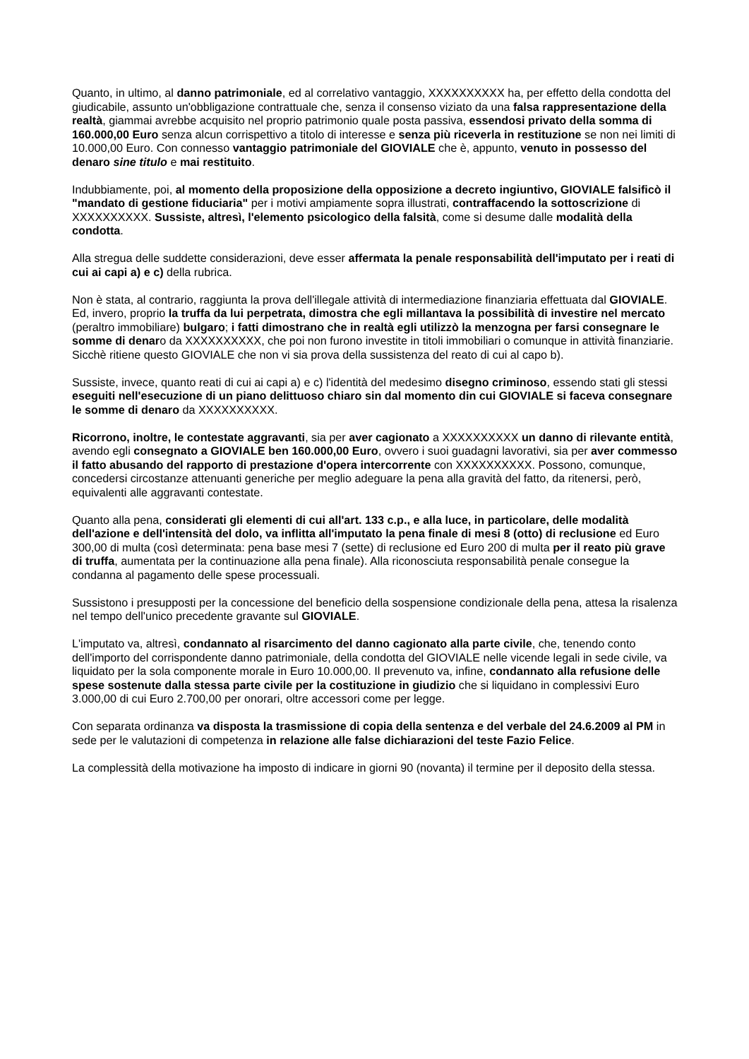Quanto, in ultimo, al danno patrimoniale, ed al correlativo vantaggio, XXXXXXXXXX ha, per effetto della condotta del giudicabile, assunto un'obbligazione contrattuale che, senza il consenso viziato da una falsa rappresentazione della realtà, giammai avrebbe acquisito nel proprio patrimonio quale posta passiva, essendosi privato della somma di 160.000,00 Euro senza alcun corrispettivo a titolo di interesse e senza più riceverla in restituzione se non nei limiti di 10.000,00 Euro. Con connesso vantaggio patrimoniale del GIOVIALE che è, appunto, venuto in possesso del denaro sine titulo e mai restituito.
Indubbiamente, poi, al momento della proposizione della opposizione a decreto ingiuntivo, GIOVIALE falsificò il "mandato di gestione fiduciaria" per i motivi ampiamente sopra illustrati, contraffacendo la sottoscrizione di XXXXXXXXXX. Sussiste, altresì, l'elemento psicologico della falsità, come si desume dalle modalità della condotta.
Alla stregua delle suddette considerazioni, deve esser affermata la penale responsabilità dell'imputato per i reati di cui ai capi a) e c) della rubrica.
Non è stata, al contrario, raggiunta la prova dell'illegale attività di intermediazione finanziaria effettuata dal GIOVIALE. Ed, invero, proprio la truffa da lui perpetrata, dimostra che egli millantava la possibilità di investire nel mercato (peraltro immobiliare) bulgaro; i fatti dimostrano che in realtà egli utilizzò la menzogna per farsi consegnare le somme di denaro da XXXXXXXXXX, che poi non furono investite in titoli immobiliari o comunque in attività finanziarie. Sicchè ritiene questo GIOVIALE che non vi sia prova della sussistenza del reato di cui al capo b).
Sussiste, invece, quanto reati di cui ai capi a) e c) l'identità del medesimo disegno criminoso, essendo stati gli stessi eseguiti nell'esecuzione di un piano delittuoso chiaro sin dal momento din cui GIOVIALE si faceva consegnare le somme di denaro da XXXXXXXXXX.
Ricorrono, inoltre, le contestate aggravanti, sia per aver cagionato a XXXXXXXXXX un danno di rilevante entità, avendo egli consegnato a GIOVIALE ben 160.000,00 Euro, ovvero i suoi guadagni lavorativi, sia per aver commesso il fatto abusando del rapporto di prestazione d'opera intercorrente con XXXXXXXXXX. Possono, comunque, concedersi circostanze attenuanti generiche per meglio adeguare la pena alla gravità del fatto, da ritenersi, però, equivalenti alle aggravanti contestate.
Quanto alla pena, considerati gli elementi di cui all'art. 133 c.p., e alla luce, in particolare, delle modalità dell'azione e dell'intensità del dolo, va inflitta all'imputato la pena finale di mesi 8 (otto) di reclusione ed Euro 300,00 di multa (così determinata: pena base mesi 7 (sette) di reclusione ed Euro 200 di multa per il reato più grave di truffa, aumentata per la continuazione alla pena finale). Alla riconosciuta responsabilità penale consegue la condanna al pagamento delle spese processuali.
Sussistono i presupposti per la concessione del beneficio della sospensione condizionale della pena, attesa la risalenza nel tempo dell'unico precedente gravante sul GIOVIALE.
L'imputato va, altresì, condannato al risarcimento del danno cagionato alla parte civile, che, tenendo conto dell'importo del corrispondente danno patrimoniale, della condotta del GIOVIALE nelle vicende legali in sede civile, va liquidato per la sola componente morale in Euro 10.000,00. Il prevenuto va, infine, condannato alla refusione delle spese sostenute dalla stessa parte civile per la costituzione in giudizio che si liquidano in complessivi Euro 3.000,00 di cui Euro 2.700,00 per onorari, oltre accessori come per legge.
Con separata ordinanza va disposta la trasmissione di copia della sentenza e del verbale del 24.6.2009 al PM in sede per le valutazioni di competenza in relazione alle false dichiarazioni del teste Fazio Felice.
La complessità della motivazione ha imposto di indicare in giorni 90 (novanta) il termine per il deposito della stessa.